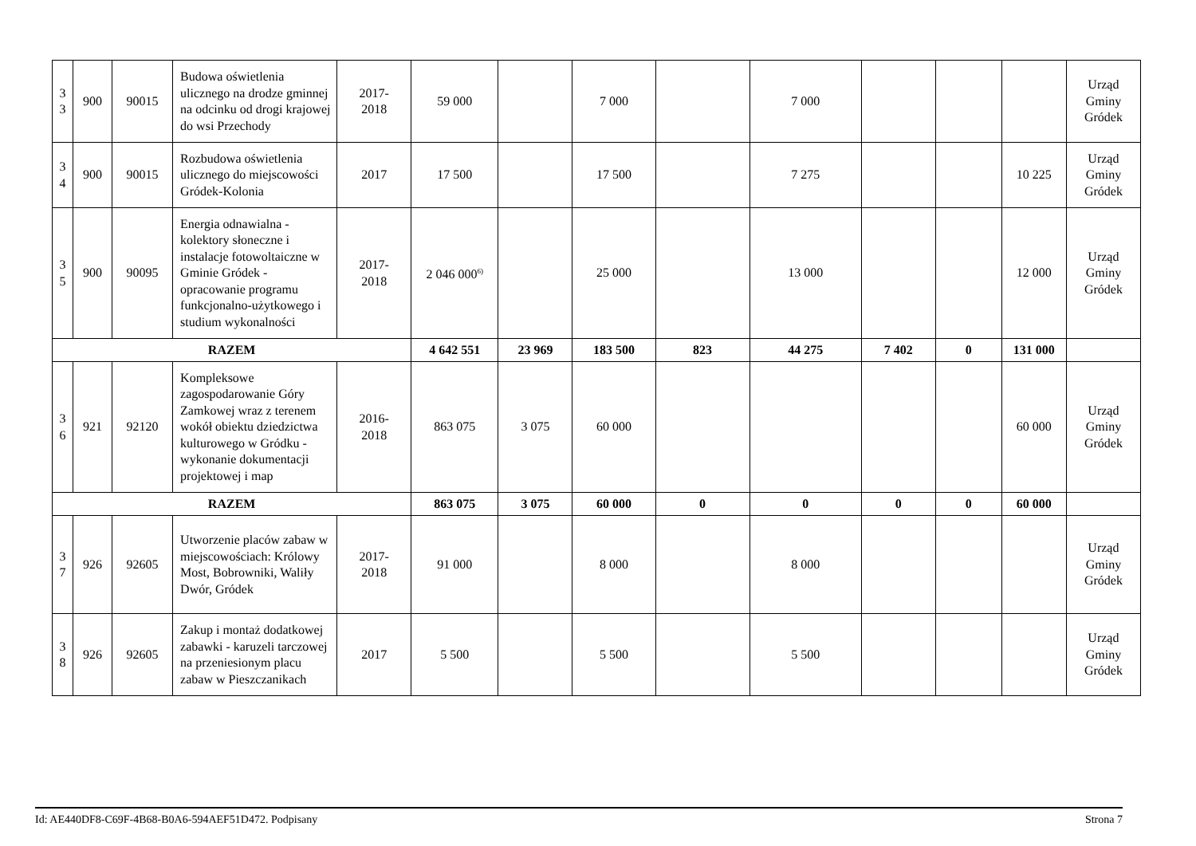| 3 3 | 900 | 90015 | Budowa oświetlenia ulicznego na drodze gminnej na odcinku od drogi krajowej do wsi Przechody | 2017- 2018 | 59 000 | | 7 000 | | 7 000 | | | | Urząd Gminy Gródek |
| 3 4 | 900 | 90015 | Rozbudowa oświetlenia ulicznego do miejscowości Gródek-Kolonia | 2017 | 17 500 | | 17 500 | | 7 275 | | | 10 225 | Urząd Gminy Gródek |
| 3 5 | 900 | 90095 | Energia odnawialna - kolektory słoneczne i instalacje fotowoltaiczne w Gminie Gródek - opracowanie programu funkcjonalno-użytkowego i studium wykonalności | 2017- 2018 | 2 046 000<sup>6)</sup> | | 25 000 | | 13 000 | | | 12 000 | Urząd Gminy Gródek |
| RAZEM | | | | | 4 642 551 | 23 969 | 183 500 | 823 | 44 275 | 7 402 | 0 | 131 000 | |
| 3 6 | 921 | 92120 | Kompleksowe zagospodarowanie Góry Zamkowej wraz z terenem wokół obiektu dziedzictwa kulturowego w Gródku - wykonanie dokumentacji projektowej i map | 2016- 2018 | 863 075 | 3 075 | 60 000 | | | | | 60 000 | Urząd Gminy Gródek |
| RAZEM | | | | | 863 075 | 3 075 | 60 000 | 0 | 0 | 0 | 0 | 60 000 | |
| 3 7 | 926 | 92605 | Utworzenie placów zabaw w miejscowościach: Królowy Most, Bobrowniki, Waliły Dwór, Gródek | 2017- 2018 | 91 000 | | 8 000 | | 8 000 | | | | Urząd Gminy Gródek |
| 3 8 | 926 | 92605 | Zakup i montaż dodatkowej zabawki - karuzeli tarczowej na przeniesionym placu zabaw w Pieszczanikach | 2017 | 5 500 | | 5 500 | | 5 500 | | | | Urząd Gminy Gródek |
Id: AE440DF8-C69F-4B68-B0A6-594AEF51D472. Podpisany Strona 7